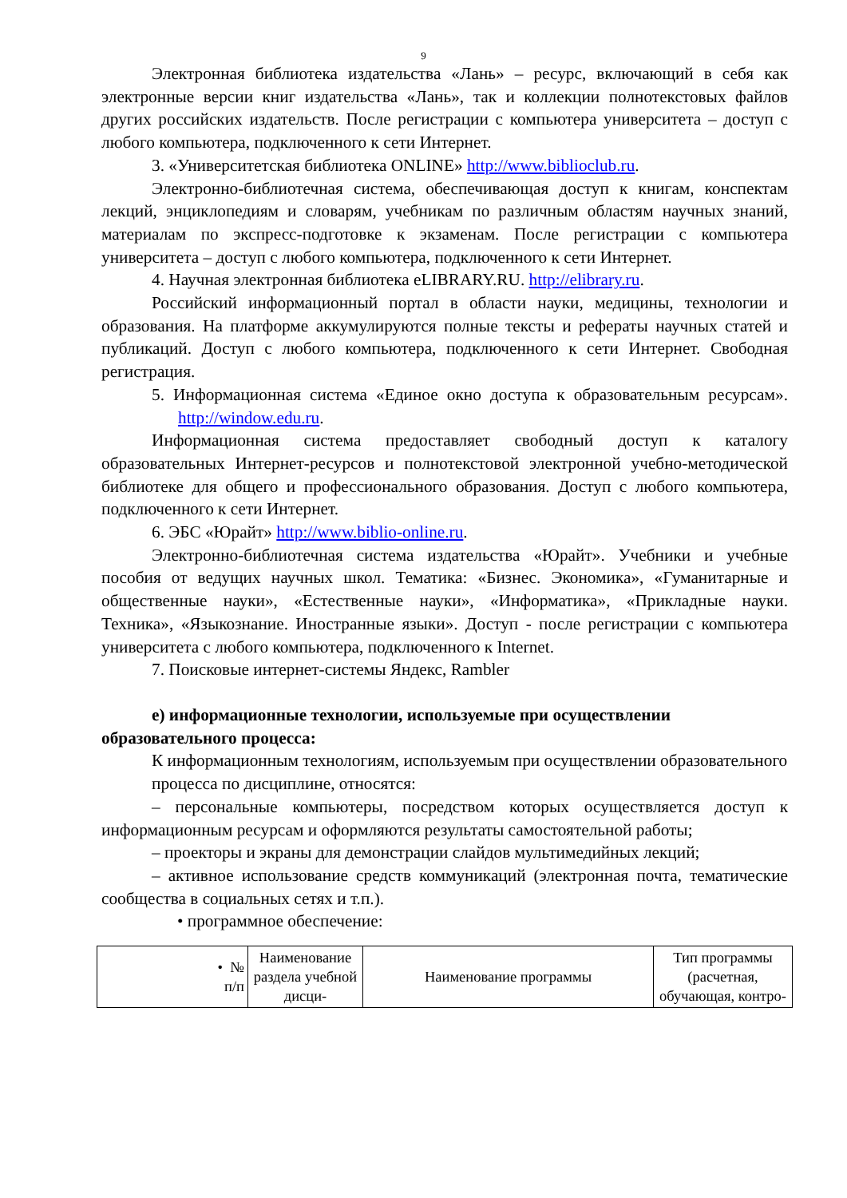9
Электронная библиотека издательства «Лань» – ресурс, включающий в себя как электронные версии книг издательства «Лань», так и коллекции полнотекстовых файлов других российских издательств. После регистрации с компьютера университета – доступ с любого компьютера, подключенного к сети Интернет.
3. «Университетская библиотека ONLINE» http://www.biblioclub.ru.
Электронно-библиотечная система, обеспечивающая доступ к книгам, конспектам лекций, энциклопедиям и словарям, учебникам по различным областям научных знаний, материалам по экспресс-подготовке к экзаменам. После регистрации с компьютера университета – доступ с любого компьютера, подключенного к сети Интернет.
4. Научная электронная библиотека eLIBRARY.RU. http://elibrary.ru.
Российский информационный портал в области науки, медицины, технологии и образования. На платформе аккумулируются полные тексты и рефераты научных статей и публикаций. Доступ с любого компьютера, подключенного к сети Интернет. Свободная регистрация.
5. Информационная система «Единое окно доступа к образовательным ресурсам». http://window.edu.ru.
Информационная система предоставляет свободный доступ к каталогу образовательных Интернет-ресурсов и полнотекстовой электронной учебно-методической библиотеке для общего и профессионального образования. Доступ с любого компьютера, подключенного к сети Интернет.
6. ЭБС «Юрайт» http://www.biblio-online.ru.
Электронно-библиотечная система издательства «Юрайт». Учебники и учебные пособия от ведущих научных школ. Тематика: «Бизнес. Экономика», «Гуманитарные и общественные науки», «Естественные науки», «Информатика», «Прикладные науки. Техника», «Языкознание. Иностранные языки». Доступ - после регистрации с компьютера университета с любого компьютера, подключенного к Internet.
7. Поисковые интернет-системы Яндекс, Rambler
е) информационные технологии, используемые при осуществлении образовательного процесса:
К информационным технологиям, используемым при осуществлении образовательного процесса по дисциплине, относятся:
– персональные компьютеры, посредством которых осуществляется доступ к информационным ресурсам и оформляются результаты самостоятельной работы;
– проекторы и экраны для демонстрации слайдов мультимедийных лекций;
– активное использование средств коммуникаций (электронная почта, тематические сообщества в социальных сетях и т.п.).
• программное обеспечение:
| • № п/п | Наименование раздела учебной дисци- | Наименование программы | Тип программы (расчетная, обучающая, контро- |